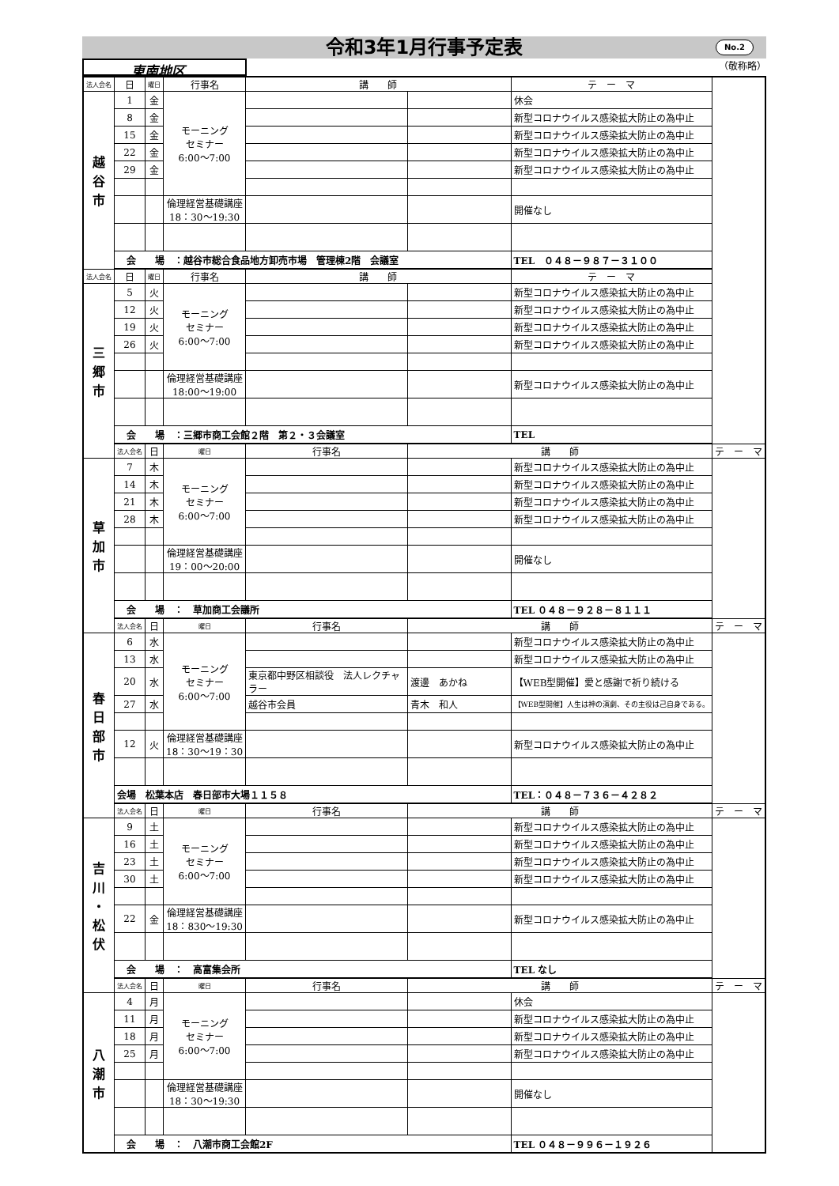令和3年1月行事予定表 No.2
東南地区
（敬称略）
| 法人会名 | 日 | 曜日 | 行事名 | 講 師 | | テ ー マ | |
| --- | --- | --- | --- | --- | --- | --- | --- |
| 越 谷 市 | 1 | 金 | モーニング セミナー 6:00〜7:00 | | | 休会 | |
| | 8 | 金 | | | | 新型コロナウイルス感染拡大防止の為中止 | |
| | 15 | 金 | | | | 新型コロナウイルス感染拡大防止の為中止 | |
| | 22 | 金 | | | | 新型コロナウイルス感染拡大防止の為中止 | |
| | 29 | 金 | | | | 新型コロナウイルス感染拡大防止の為中止 | |
| | | | 倫理経営基礎講座 18：30〜19:30 | | | 開催なし | |
| | 会 場 ：越谷市総合食品地方卸売市場 管理棟2階 会議室 | | | | | TEL ０４８－９８７－３１００ | |
| 法人会名 | 日 | 曜日 | 行事名 | 講 師 | | テ ー マ | |
| 三 郷 市 | 5 | 火 | モーニング セミナー 6:00〜7:00 | | | 新型コロナウイルス感染拡大防止の為中止 | |
| | 12 | 火 | | | | 新型コロナウイルス感染拡大防止の為中止 | |
| | 19 | 火 | | | | 新型コロナウイルス感染拡大防止の為中止 | |
| | 26 | 火 | | | | 新型コロナウイルス感染拡大防止の為中止 | |
| | | | 倫理経営基礎講座 18:00〜19:00 | | | 新型コロナウイルス感染拡大防止の為中止 | |
| | 会 場 ：三郷市商工会館２階 第２・３会議室 | | | | | TEL | |
| | 法人会名 | 日 | 曜日 | 行事名 | 講 師 | | テ ー マ |
| 草 加 市 | 7 | 木 | モーニング セミナー 6:00〜7:00 | | | 新型コロナウイルス感染拡大防止の為中止 | |
| | 14 | 木 | | | | 新型コロナウイルス感染拡大防止の為中止 | |
| | 21 | 木 | | | | 新型コロナウイルス感染拡大防止の為中止 | |
| | 28 | 木 | | | | 新型コロナウイルス感染拡大防止の為中止 | |
| | | | 倫理経営基礎講座 19：00〜20:00 | | | 開催なし | |
| | 会 場 ： 草加商工会議所 | | | | | TEL ０４８－９２８－８１１１ | |
| | 法人会名 | 日 | 曜日 | 行事名 | 講 師 | | テ ー マ |
| 春 日 部 市 | 6 | 水 | モーニング セミナー 6:00〜7:00 | | | 新型コロナウイルス感染拡大防止の為中止 | |
| | 13 | 水 | | | | 新型コロナウイルス感染拡大防止の為中止 | |
| | 20 | 水 | | 東京都中野区相談役 法人レクチャラー | 渡邊 あかね | 【WEB型開催】愛と感謝で祈り続ける | |
| | 27 | 水 | | 越谷市会員 | 青木 和人 | 【WEB型開催】人生は神の演劇、その主役は己自身である。 | |
| | 12 | 火 | 倫理経営基礎講座 18：30〜19：30 | | | 新型コロナウイルス感染拡大防止の為中止 | |
| | 会場 松葉本店 春日部市大場１１５８ | | | | | TEL：０４８－７３６－４２８２ | |
| | 法人会名 | 日 | 曜日 | 行事名 | 講 師 | | テ ー マ |
| 吉 川 ・ 松 伏 | 9 | 土 | モーニング セミナー 6:00〜7:00 | | | 新型コロナウイルス感染拡大防止の為中止 | |
| | 16 | 土 | | | | 新型コロナウイルス感染拡大防止の為中止 | |
| | 23 | 土 | | | | 新型コロナウイルス感染拡大防止の為中止 | |
| | 30 | 土 | | | | 新型コロナウイルス感染拡大防止の為中止 | |
| | 22 | 金 | 倫理経営基礎講座 18：830〜19:30 | | | 新型コロナウイルス感染拡大防止の為中止 | |
| | 会 場 ： 高富集会所 | | | | | TEL なし | |
| | 法人会名 | 日 | 曜日 | 行事名 | 講 師 | | テ ー マ |
| 八 潮 市 | 4 | 月 | モーニング セミナー 6:00〜7:00 | | | 休会 | |
| | 11 | 月 | | | | 新型コロナウイルス感染拡大防止の為中止 | |
| | 18 | 月 | | | | 新型コロナウイルス感染拡大防止の為中止 | |
| | 25 | 月 | | | | 新型コロナウイルス感染拡大防止の為中止 | |
| | | | 倫理経営基礎講座 18：30〜19:30 | | | 開催なし | |
| | 会 場 ： 八潮市商工会館2F | | | | | TEL ０４８－９９６－１９２６ | |